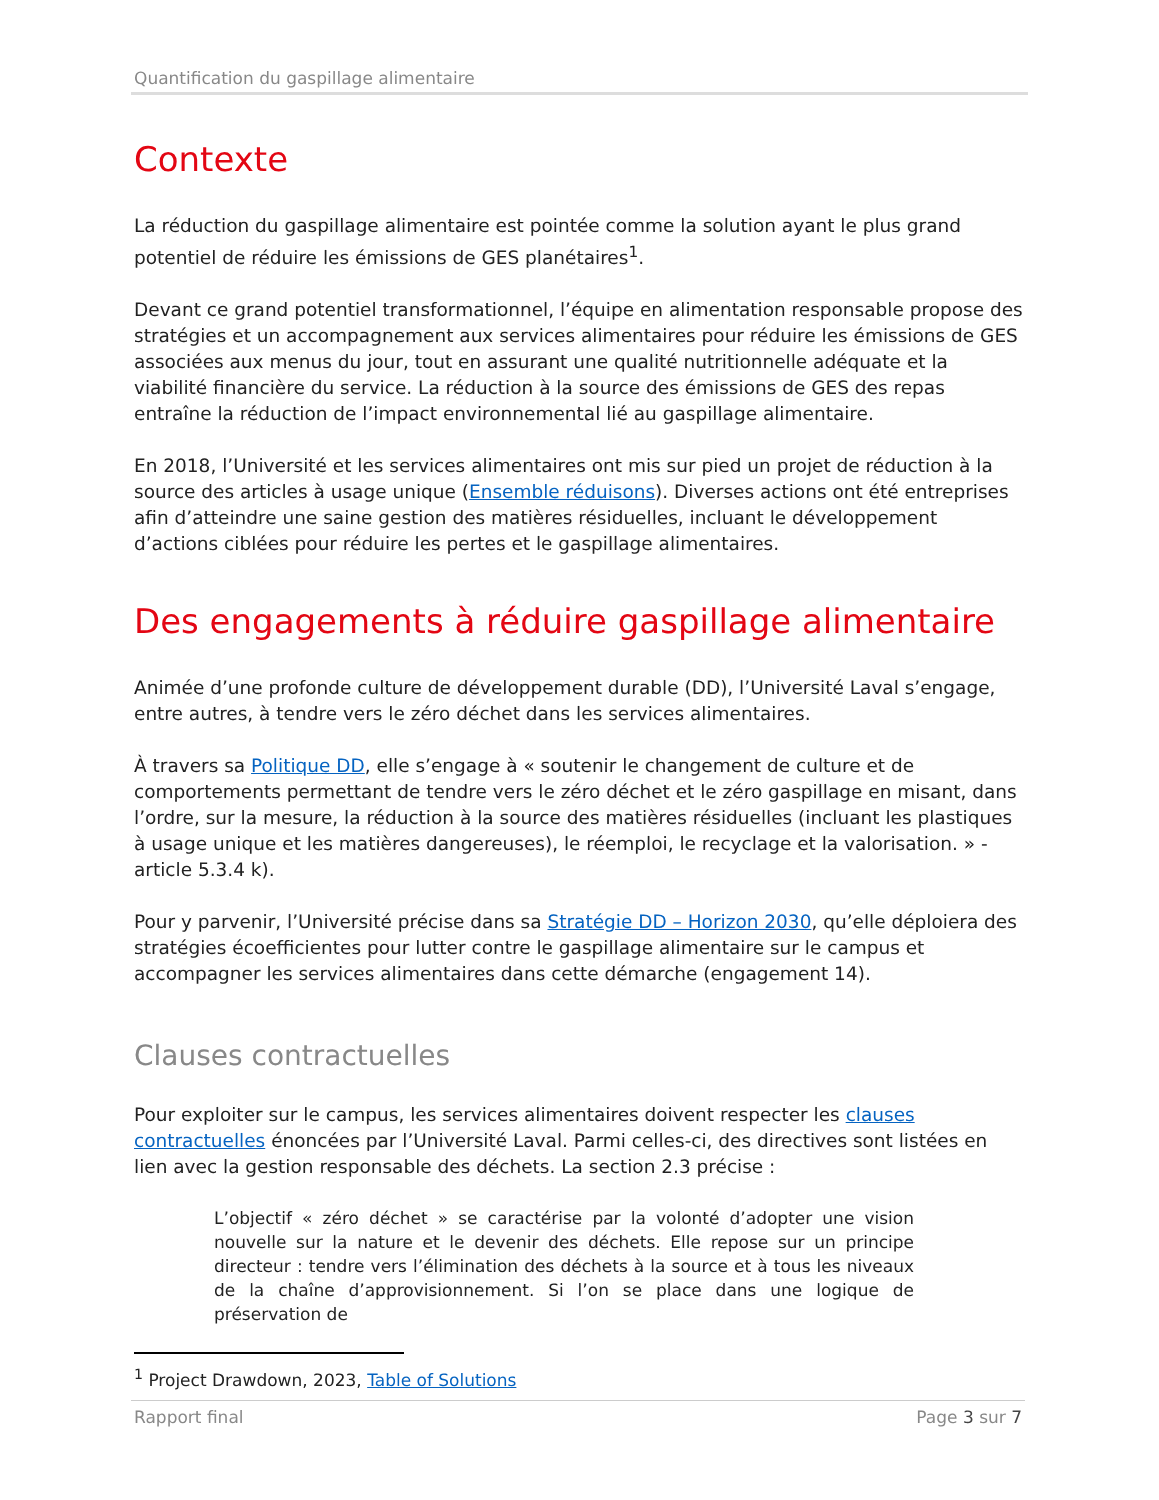Quantification du gaspillage alimentaire
Contexte
La réduction du gaspillage alimentaire est pointée comme la solution ayant le plus grand potentiel de réduire les émissions de GES planétaires<sup>1</sup>.
Devant ce grand potentiel transformationnel, l’équipe en alimentation responsable propose des stratégies et un accompagnement aux services alimentaires pour réduire les émissions de GES associées aux menus du jour, tout en assurant une qualité nutritionnelle adéquate et la viabilité financière du service. La réduction à la source des émissions de GES des repas entraîne la réduction de l’impact environnemental lié au gaspillage alimentaire.
En 2018, l’Université et les services alimentaires ont mis sur pied un projet de réduction à la source des articles à usage unique (Ensemble réduisons). Diverses actions ont été entreprises afin d’atteindre une saine gestion des matières résiduelles, incluant le développement d’actions ciblées pour réduire les pertes et le gaspillage alimentaires.
Des engagements à réduire gaspillage alimentaire
Animée d’une profonde culture de développement durable (DD), l’Université Laval s’engage, entre autres, à tendre vers le zéro déchet dans les services alimentaires.
À travers sa Politique DD, elle s’engage à « soutenir le changement de culture et de comportements permettant de tendre vers le zéro déchet et le zéro gaspillage en misant, dans l’ordre, sur la mesure, la réduction à la source des matières résiduelles (incluant les plastiques à usage unique et les matières dangereuses), le réemploi, le recyclage et la valorisation. » - article 5.3.4 k).
Pour y parvenir, l’Université précise dans sa Stratégie DD – Horizon 2030, qu’elle déploiera des stratégies écoefficientes pour lutter contre le gaspillage alimentaire sur le campus et accompagner les services alimentaires dans cette démarche (engagement 14).
Clauses contractuelles
Pour exploiter sur le campus, les services alimentaires doivent respecter les clauses contractuelles énoncées par l’Université Laval. Parmi celles-ci, des directives sont listées en lien avec la gestion responsable des déchets. La section 2.3 précise :
L’objectif « zéro déchet » se caractérise par la volonté d’adopter une vision nouvelle sur la nature et le devenir des déchets. Elle repose sur un principe directeur : tendre vers l’élimination des déchets à la source et à tous les niveaux de la chaîne d’approvisionnement. Si l’on se place dans une logique de préservation de
<sup>1</sup> Project Drawdown, 2023, Table of Solutions
Rapport final Page 3 sur 7